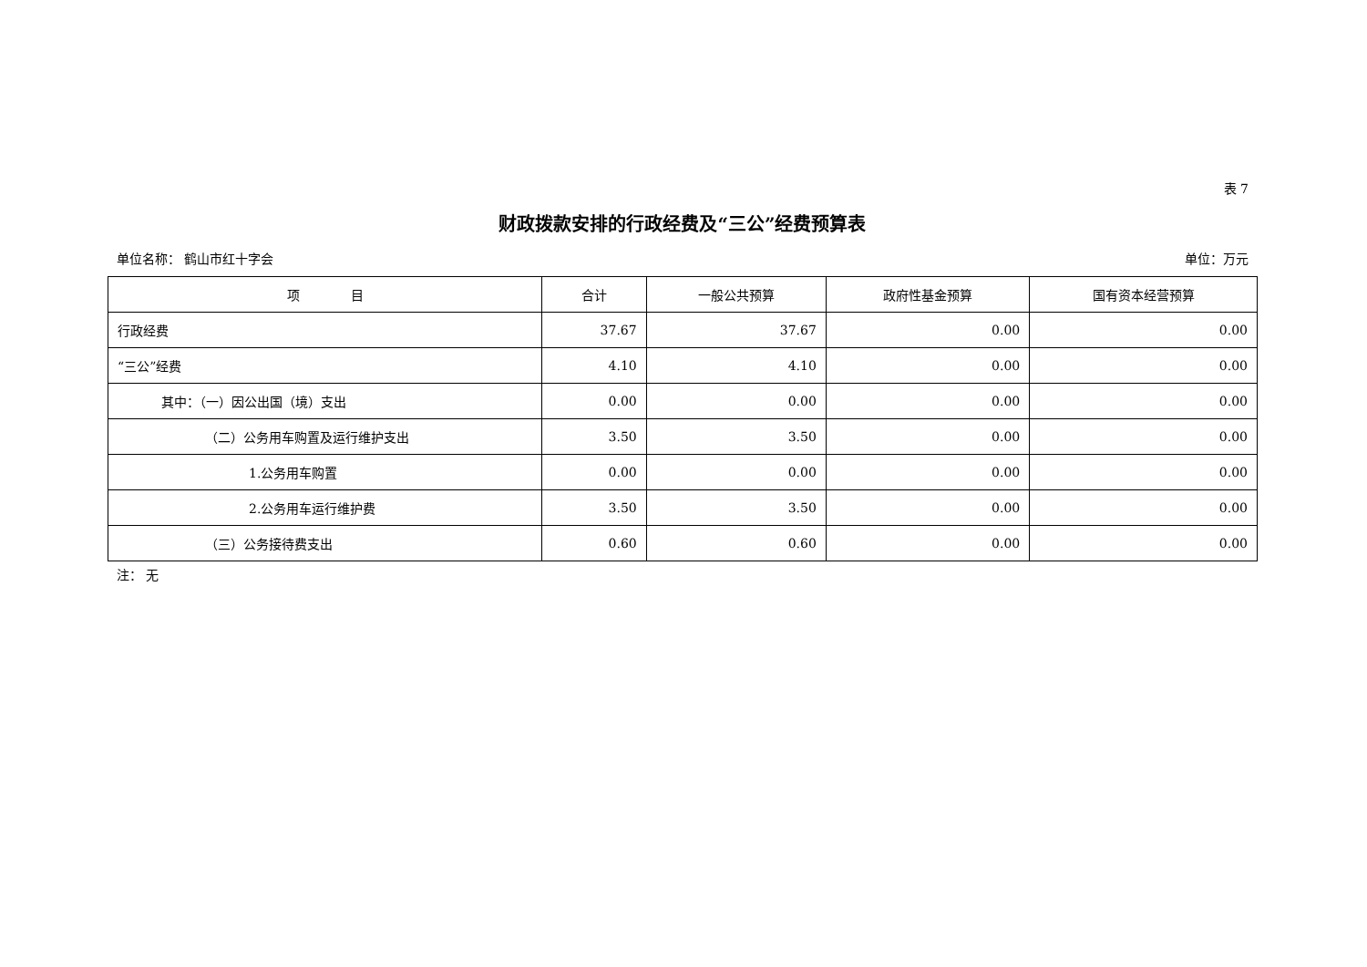表 7
财政拨款安排的行政经费及“三公”经费预算表
单位名称： 鹤山市红十字会 单位：万元
| 项 目 | 合计 | 一般公共预算 | 政府性基金预算 | 国有资本经营预算 |
| --- | --- | --- | --- | --- |
| 行政经费 | 37.67 | 37.67 | 0.00 | 0.00 |
| “三公”经费 | 4.10 | 4.10 | 0.00 | 0.00 |
| 其中：（一）因公出国（境）支出 | 0.00 | 0.00 | 0.00 | 0.00 |
| （二）公务用车购置及运行维护支出 | 3.50 | 3.50 | 0.00 | 0.00 |
| 1.公务用车购置 | 0.00 | 0.00 | 0.00 | 0.00 |
| 2.公务用车运行维护费 | 3.50 | 3.50 | 0.00 | 0.00 |
| （三）公务接待费支出 | 0.60 | 0.60 | 0.00 | 0.00 |
注： 无